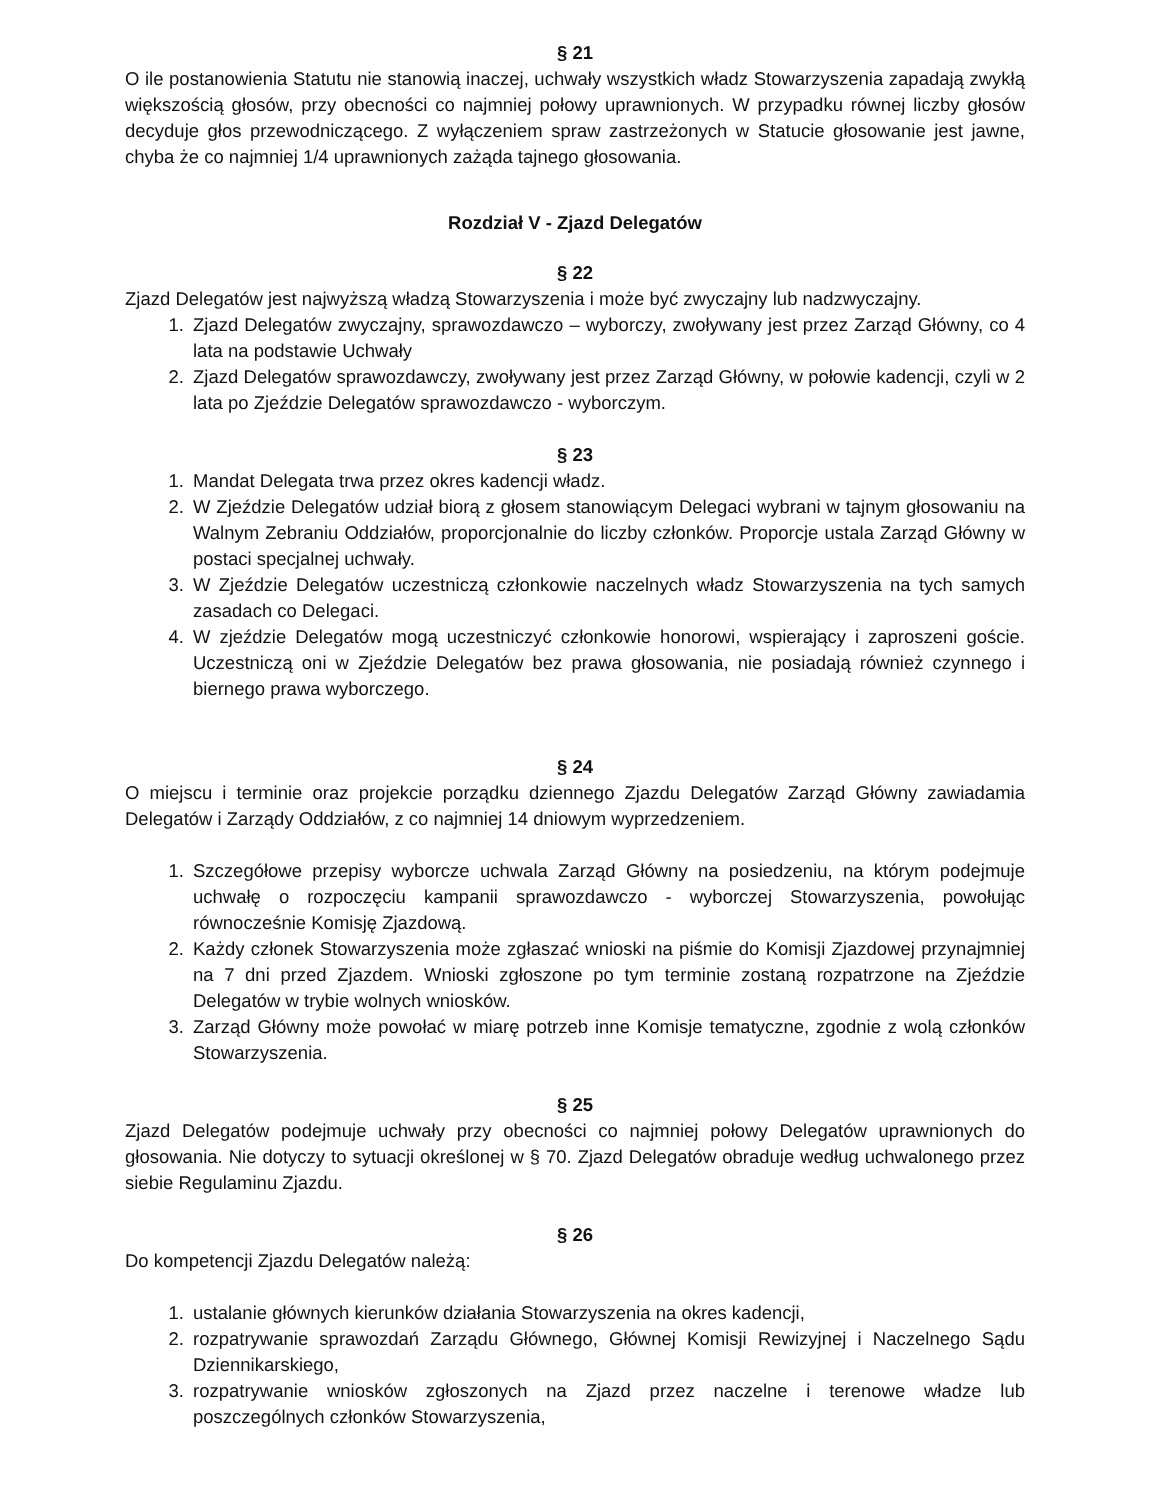§ 21
O ile postanowienia Statutu nie stanowią inaczej, uchwały wszystkich władz Stowarzyszenia zapadają zwykłą większością głosów, przy obecności co najmniej połowy uprawnionych. W przypadku równej liczby głosów decyduje głos przewodniczącego. Z wyłączeniem spraw zastrzeżonych w Statucie głosowanie jest jawne, chyba że co najmniej 1/4 uprawnionych zażąda tajnego głosowania.
Rozdział V - Zjazd Delegatów
§ 22
Zjazd Delegatów jest najwyższą władzą Stowarzyszenia i może być zwyczajny lub nadzwyczajny.
1. Zjazd Delegatów zwyczajny, sprawozdawczo – wyborczy, zwoływany jest przez Zarząd Główny, co 4 lata na podstawie Uchwały
2. Zjazd Delegatów sprawozdawczy, zwoływany jest przez Zarząd Główny, w połowie kadencji, czyli w 2 lata po Zjeździe Delegatów sprawozdawczo - wyborczym.
§ 23
1. Mandat Delegata trwa przez okres kadencji władz.
2. W Zjeździe Delegatów udział biorą z głosem stanowiącym Delegaci wybrani w tajnym głosowaniu na Walnym Zebraniu Oddziałów, proporcjonalnie do liczby członków. Proporcje ustala Zarząd Główny w postaci specjalnej uchwały.
3. W Zjeździe Delegatów uczestniczą członkowie naczelnych władz Stowarzyszenia na tych samych zasadach co Delegaci.
4. W zjeździe Delegatów mogą uczestniczyć członkowie honorowi, wspierający i zaproszeni goście. Uczestniczą oni w Zjeździe Delegatów bez prawa głosowania, nie posiadają również czynnego i biernego prawa wyborczego.
§ 24
O miejscu i terminie oraz projekcie porządku dziennego Zjazdu Delegatów Zarząd Główny zawiadamia Delegatów i Zarządy Oddziałów, z co najmniej 14 dniowym wyprzedzeniem.
1. Szczegółowe przepisy wyborcze uchwala Zarząd Główny na posiedzeniu, na którym podejmuje uchwałę o rozpoczęciu kampanii sprawozdawczo - wyborczej Stowarzyszenia, powołując równocześnie Komisję Zjazdową.
2. Każdy członek Stowarzyszenia może zgłaszać wnioski na piśmie do Komisji Zjazdowej przynajmniej na 7 dni przed Zjazdem. Wnioski zgłoszone po tym terminie zostaną rozpatrzone na Zjeździe Delegatów w trybie wolnych wniosków.
3. Zarząd Główny może powołać w miarę potrzeb inne Komisje tematyczne, zgodnie z wolą członków Stowarzyszenia.
§ 25
Zjazd Delegatów podejmuje uchwały przy obecności co najmniej połowy Delegatów uprawnionych do głosowania. Nie dotyczy to sytuacji określonej w § 70. Zjazd Delegatów obraduje według uchwalonego przez siebie Regulaminu Zjazdu.
§ 26
Do kompetencji Zjazdu Delegatów należą:
1. ustalanie głównych kierunków działania Stowarzyszenia na okres kadencji,
2. rozpatrywanie sprawozdań Zarządu Głównego, Głównej Komisji Rewizyjnej i Naczelnego Sądu Dziennikarskiego,
3. rozpatrywanie wniosków zgłoszonych na Zjazd przez naczelne i terenowe władze lub poszczególnych członków Stowarzyszenia,